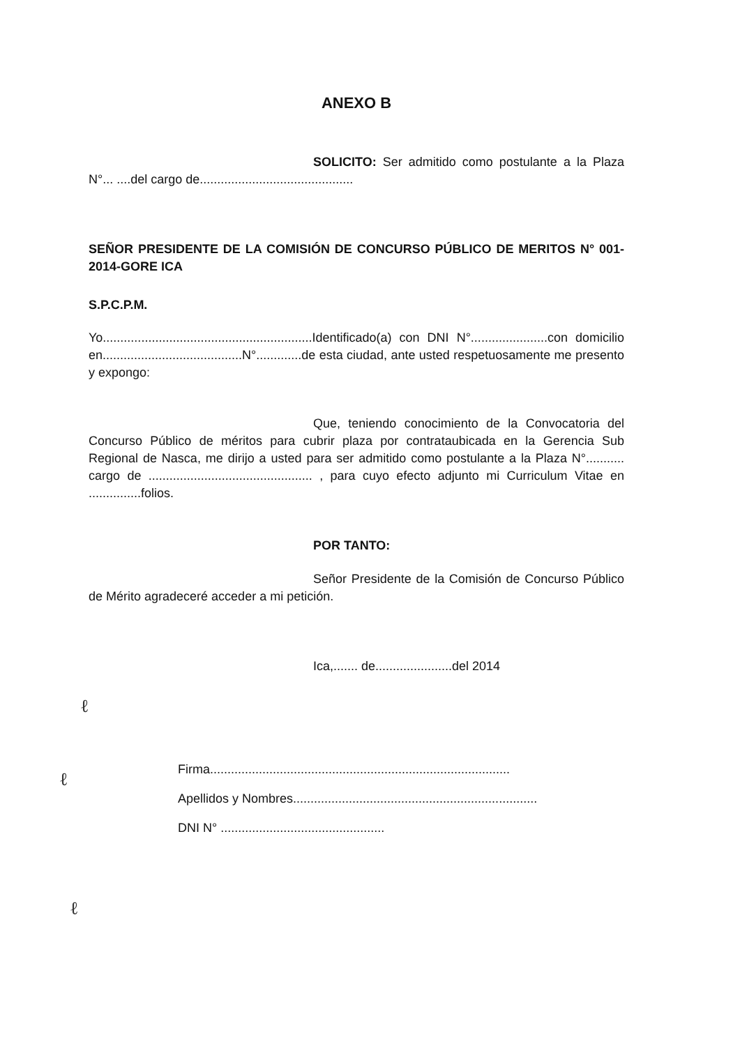ANEXO B
SOLICITO: Ser admitido como postulante a la Plaza N°... ....del cargo de............................................
SEÑOR PRESIDENTE DE LA COMISIÓN DE CONCURSO PÚBLICO DE MERITOS N° 001-2014-GORE ICA
S.P.C.P.M.
Yo............................................................Identificado(a) con DNI N°......................con domicilio en........................................N°.............de esta ciudad, ante usted respetuosamente me presento y expongo:
Que, teniendo conocimiento de la Convocatoria del Concurso Público de méritos para cubrir plaza por contrataubicada en la Gerencia Sub Regional de Nasca, me dirijo a usted para ser admitido como postulante a la Plaza N°........... cargo de ............................................... , para cuyo efecto adjunto mi Curriculum Vitae en ...............folios.
POR TANTO:
Señor Presidente de la Comisión de Concurso Público de Mérito agradeceré acceder a mi petición.
Ica,....... de......................del 2014
Firma......................................................................................
Apellidos y Nombres......................................................................
DNI N° ...............................................
ℓ
ℓ
ℓ